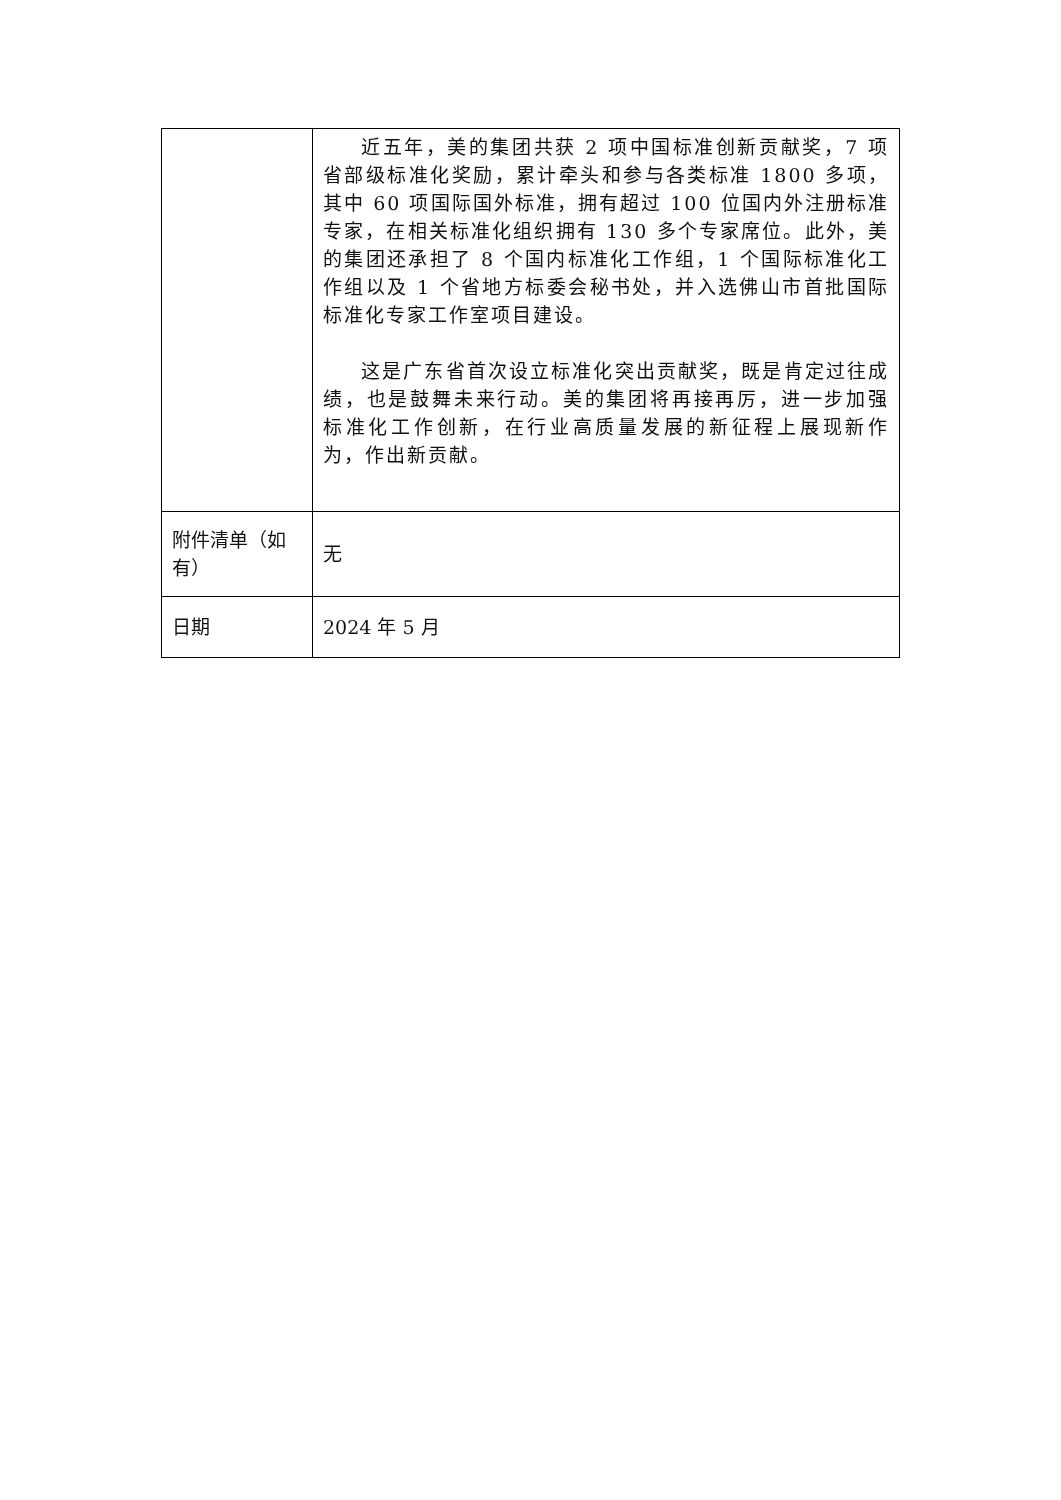| | 近五年，美的集团共获 2 项中国标准创新贡献奖，7 项省部级标准化奖励，累计牵头和参与各类标准 1800 多项，其中 60 项国际国外标准，拥有超过 100 位国内外注册标准专家，在相关标准化组织拥有 130 多个专家席位。此外，美的集团还承担了 8 个国内标准化工作组，1 个国际标准化工作组以及 1 个省地方标委会秘书处，并入选佛山市首批国际标准化专家工作室项目建设。 这是广东省首次设立标准化突出贡献奖，既是肯定过往成绩，也是鼓舞未来行动。美的集团将再接再厉，进一步加强标准化工作创新，在行业高质量发展的新征程上展现新作为，作出新贡献。 |
| 附件清单（如有） | 无 |
| 日期 | 2024 年 5 月 |